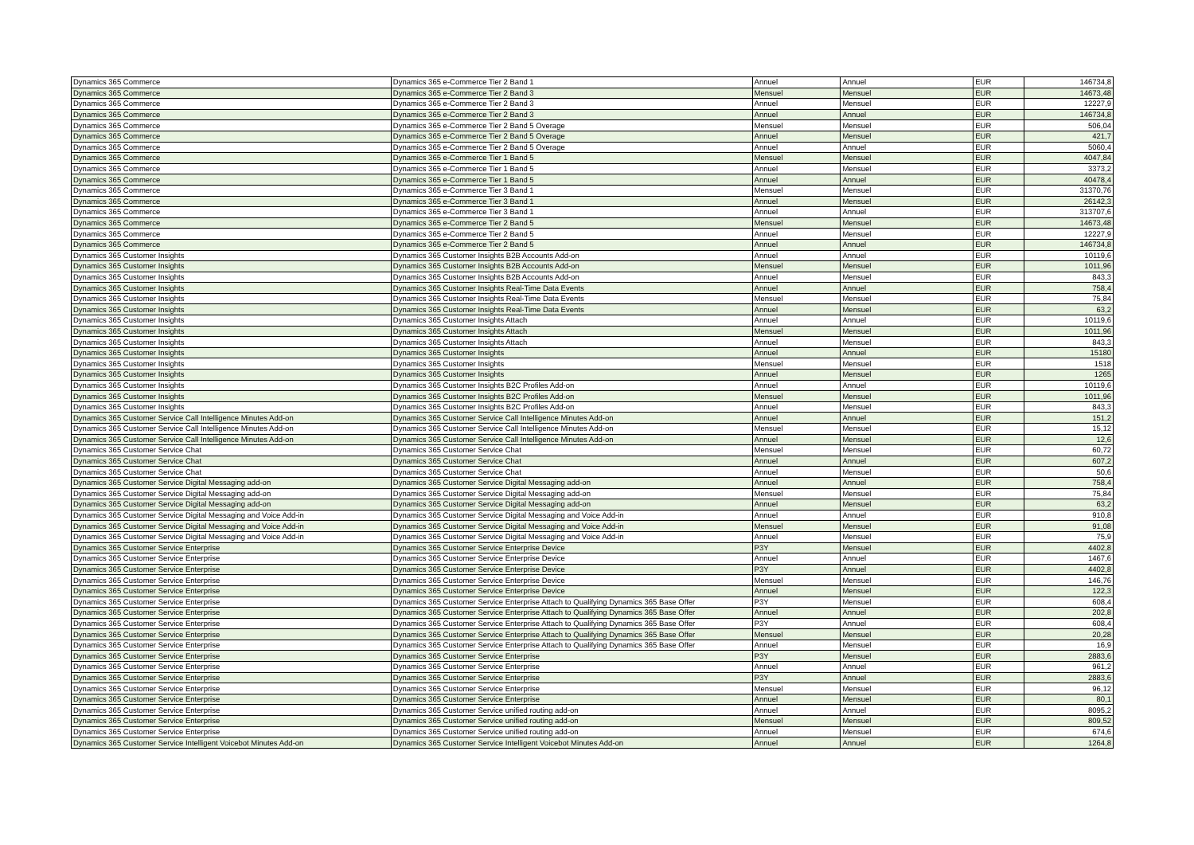| Dynamics 365 Commerce | Dynamics 365 e-Commerce Tier 2 Band 1 | Annuel | Annuel | EUR | 146734,8 |
| Dynamics 365 Commerce | Dynamics 365 e-Commerce Tier 2 Band 3 | Mensuel | Mensuel | EUR | 14673,48 |
| Dynamics 365 Commerce | Dynamics 365 e-Commerce Tier 2 Band 3 | Annuel | Mensuel | EUR | 12227,9 |
| Dynamics 365 Commerce | Dynamics 365 e-Commerce Tier 2 Band 3 | Annuel | Annuel | EUR | 146734,8 |
| Dynamics 365 Commerce | Dynamics 365 e-Commerce Tier 2 Band 5 Overage | Mensuel | Mensuel | EUR | 506,04 |
| Dynamics 365 Commerce | Dynamics 365 e-Commerce Tier 2 Band 5 Overage | Annuel | Mensuel | EUR | 421,7 |
| Dynamics 365 Commerce | Dynamics 365 e-Commerce Tier 2 Band 5 Overage | Annuel | Annuel | EUR | 5060,4 |
| Dynamics 365 Commerce | Dynamics 365 e-Commerce Tier 1 Band 5 | Mensuel | Mensuel | EUR | 4047,84 |
| Dynamics 365 Commerce | Dynamics 365 e-Commerce Tier 1 Band 5 | Annuel | Mensuel | EUR | 3373,2 |
| Dynamics 365 Commerce | Dynamics 365 e-Commerce Tier 1 Band 5 | Annuel | Annuel | EUR | 40478,4 |
| Dynamics 365 Commerce | Dynamics 365 e-Commerce Tier 3 Band 1 | Mensuel | Mensuel | EUR | 31370,76 |
| Dynamics 365 Commerce | Dynamics 365 e-Commerce Tier 3 Band 1 | Annuel | Mensuel | EUR | 26142,3 |
| Dynamics 365 Commerce | Dynamics 365 e-Commerce Tier 3 Band 1 | Annuel | Annuel | EUR | 313707,6 |
| Dynamics 365 Commerce | Dynamics 365 e-Commerce Tier 2 Band 5 | Mensuel | Mensuel | EUR | 14673,48 |
| Dynamics 365 Commerce | Dynamics 365 e-Commerce Tier 2 Band 5 | Annuel | Mensuel | EUR | 12227,9 |
| Dynamics 365 Commerce | Dynamics 365 e-Commerce Tier 2 Band 5 | Annuel | Annuel | EUR | 146734,8 |
| Dynamics 365 Customer Insights | Dynamics 365 Customer Insights B2B Accounts Add-on | Annuel | Annuel | EUR | 10119,6 |
| Dynamics 365 Customer Insights | Dynamics 365 Customer Insights B2B Accounts Add-on | Mensuel | Mensuel | EUR | 1011,96 |
| Dynamics 365 Customer Insights | Dynamics 365 Customer Insights B2B Accounts Add-on | Annuel | Mensuel | EUR | 843,3 |
| Dynamics 365 Customer Insights | Dynamics 365 Customer Insights Real-Time Data Events | Annuel | Annuel | EUR | 758,4 |
| Dynamics 365 Customer Insights | Dynamics 365 Customer Insights Real-Time Data Events | Mensuel | Mensuel | EUR | 75,84 |
| Dynamics 365 Customer Insights | Dynamics 365 Customer Insights Real-Time Data Events | Annuel | Mensuel | EUR | 63,2 |
| Dynamics 365 Customer Insights | Dynamics 365 Customer Insights Attach | Annuel | Annuel | EUR | 10119,6 |
| Dynamics 365 Customer Insights | Dynamics 365 Customer Insights Attach | Mensuel | Mensuel | EUR | 1011,96 |
| Dynamics 365 Customer Insights | Dynamics 365 Customer Insights Attach | Annuel | Mensuel | EUR | 843,3 |
| Dynamics 365 Customer Insights | Dynamics 365 Customer Insights | Annuel | Annuel | EUR | 15180 |
| Dynamics 365 Customer Insights | Dynamics 365 Customer Insights | Mensuel | Mensuel | EUR | 1518 |
| Dynamics 365 Customer Insights | Dynamics 365 Customer Insights | Annuel | Mensuel | EUR | 1265 |
| Dynamics 365 Customer Insights | Dynamics 365 Customer Insights B2C Profiles Add-on | Annuel | Annuel | EUR | 10119,6 |
| Dynamics 365 Customer Insights | Dynamics 365 Customer Insights B2C Profiles Add-on | Mensuel | Mensuel | EUR | 1011,96 |
| Dynamics 365 Customer Insights | Dynamics 365 Customer Insights B2C Profiles Add-on | Annuel | Mensuel | EUR | 843,3 |
| Dynamics 365 Customer Service Call Intelligence Minutes Add-on | Dynamics 365 Customer Service Call Intelligence Minutes Add-on | Annuel | Annuel | EUR | 151,2 |
| Dynamics 365 Customer Service Call Intelligence Minutes Add-on | Dynamics 365 Customer Service Call Intelligence Minutes Add-on | Mensuel | Mensuel | EUR | 15,12 |
| Dynamics 365 Customer Service Call Intelligence Minutes Add-on | Dynamics 365 Customer Service Call Intelligence Minutes Add-on | Annuel | Mensuel | EUR | 12,6 |
| Dynamics 365 Customer Service Chat | Dynamics 365 Customer Service Chat | Mensuel | Mensuel | EUR | 60,72 |
| Dynamics 365 Customer Service Chat | Dynamics 365 Customer Service Chat | Annuel | Annuel | EUR | 607,2 |
| Dynamics 365 Customer Service Chat | Dynamics 365 Customer Service Chat | Annuel | Mensuel | EUR | 50,6 |
| Dynamics 365 Customer Service Digital Messaging add-on | Dynamics 365 Customer Service Digital Messaging add-on | Annuel | Annuel | EUR | 758,4 |
| Dynamics 365 Customer Service Digital Messaging add-on | Dynamics 365 Customer Service Digital Messaging add-on | Mensuel | Mensuel | EUR | 75,84 |
| Dynamics 365 Customer Service Digital Messaging add-on | Dynamics 365 Customer Service Digital Messaging add-on | Annuel | Mensuel | EUR | 63,2 |
| Dynamics 365 Customer Service Digital Messaging and Voice Add-in | Dynamics 365 Customer Service Digital Messaging and Voice Add-in | Annuel | Annuel | EUR | 910,8 |
| Dynamics 365 Customer Service Digital Messaging and Voice Add-in | Dynamics 365 Customer Service Digital Messaging and Voice Add-in | Mensuel | Mensuel | EUR | 91,08 |
| Dynamics 365 Customer Service Digital Messaging and Voice Add-in | Dynamics 365 Customer Service Digital Messaging and Voice Add-in | Annuel | Mensuel | EUR | 75,9 |
| Dynamics 365 Customer Service Enterprise | Dynamics 365 Customer Service Enterprise Device | P3Y | Mensuel | EUR | 4402,8 |
| Dynamics 365 Customer Service Enterprise | Dynamics 365 Customer Service Enterprise Device | Annuel | Annuel | EUR | 1467,6 |
| Dynamics 365 Customer Service Enterprise | Dynamics 365 Customer Service Enterprise Device | P3Y | Annuel | EUR | 4402,8 |
| Dynamics 365 Customer Service Enterprise | Dynamics 365 Customer Service Enterprise Device | Mensuel | Mensuel | EUR | 146,76 |
| Dynamics 365 Customer Service Enterprise | Dynamics 365 Customer Service Enterprise Device | Annuel | Mensuel | EUR | 122,3 |
| Dynamics 365 Customer Service Enterprise | Dynamics 365 Customer Service Enterprise Attach to Qualifying Dynamics 365 Base Offer | P3Y | Mensuel | EUR | 608,4 |
| Dynamics 365 Customer Service Enterprise | Dynamics 365 Customer Service Enterprise Attach to Qualifying Dynamics 365 Base Offer | Annuel | Annuel | EUR | 202,8 |
| Dynamics 365 Customer Service Enterprise | Dynamics 365 Customer Service Enterprise Attach to Qualifying Dynamics 365 Base Offer | P3Y | Annuel | EUR | 608,4 |
| Dynamics 365 Customer Service Enterprise | Dynamics 365 Customer Service Enterprise Attach to Qualifying Dynamics 365 Base Offer | Mensuel | Mensuel | EUR | 20,28 |
| Dynamics 365 Customer Service Enterprise | Dynamics 365 Customer Service Enterprise Attach to Qualifying Dynamics 365 Base Offer | Annuel | Mensuel | EUR | 16,9 |
| Dynamics 365 Customer Service Enterprise | Dynamics 365 Customer Service Enterprise | P3Y | Mensuel | EUR | 2883,6 |
| Dynamics 365 Customer Service Enterprise | Dynamics 365 Customer Service Enterprise | Annuel | Annuel | EUR | 961,2 |
| Dynamics 365 Customer Service Enterprise | Dynamics 365 Customer Service Enterprise | P3Y | Annuel | EUR | 2883,6 |
| Dynamics 365 Customer Service Enterprise | Dynamics 365 Customer Service Enterprise | Mensuel | Mensuel | EUR | 96,12 |
| Dynamics 365 Customer Service Enterprise | Dynamics 365 Customer Service Enterprise | Annuel | Mensuel | EUR | 80,1 |
| Dynamics 365 Customer Service Enterprise | Dynamics 365 Customer Service unified routing add-on | Annuel | Annuel | EUR | 8095,2 |
| Dynamics 365 Customer Service Enterprise | Dynamics 365 Customer Service unified routing add-on | Mensuel | Mensuel | EUR | 809,52 |
| Dynamics 365 Customer Service Enterprise | Dynamics 365 Customer Service unified routing add-on | Annuel | Mensuel | EUR | 674,6 |
| Dynamics 365 Customer Service Intelligent Voicebot Minutes Add-on | Dynamics 365 Customer Service Intelligent Voicebot Minutes Add-on | Annuel | Annuel | EUR | 1264,8 |